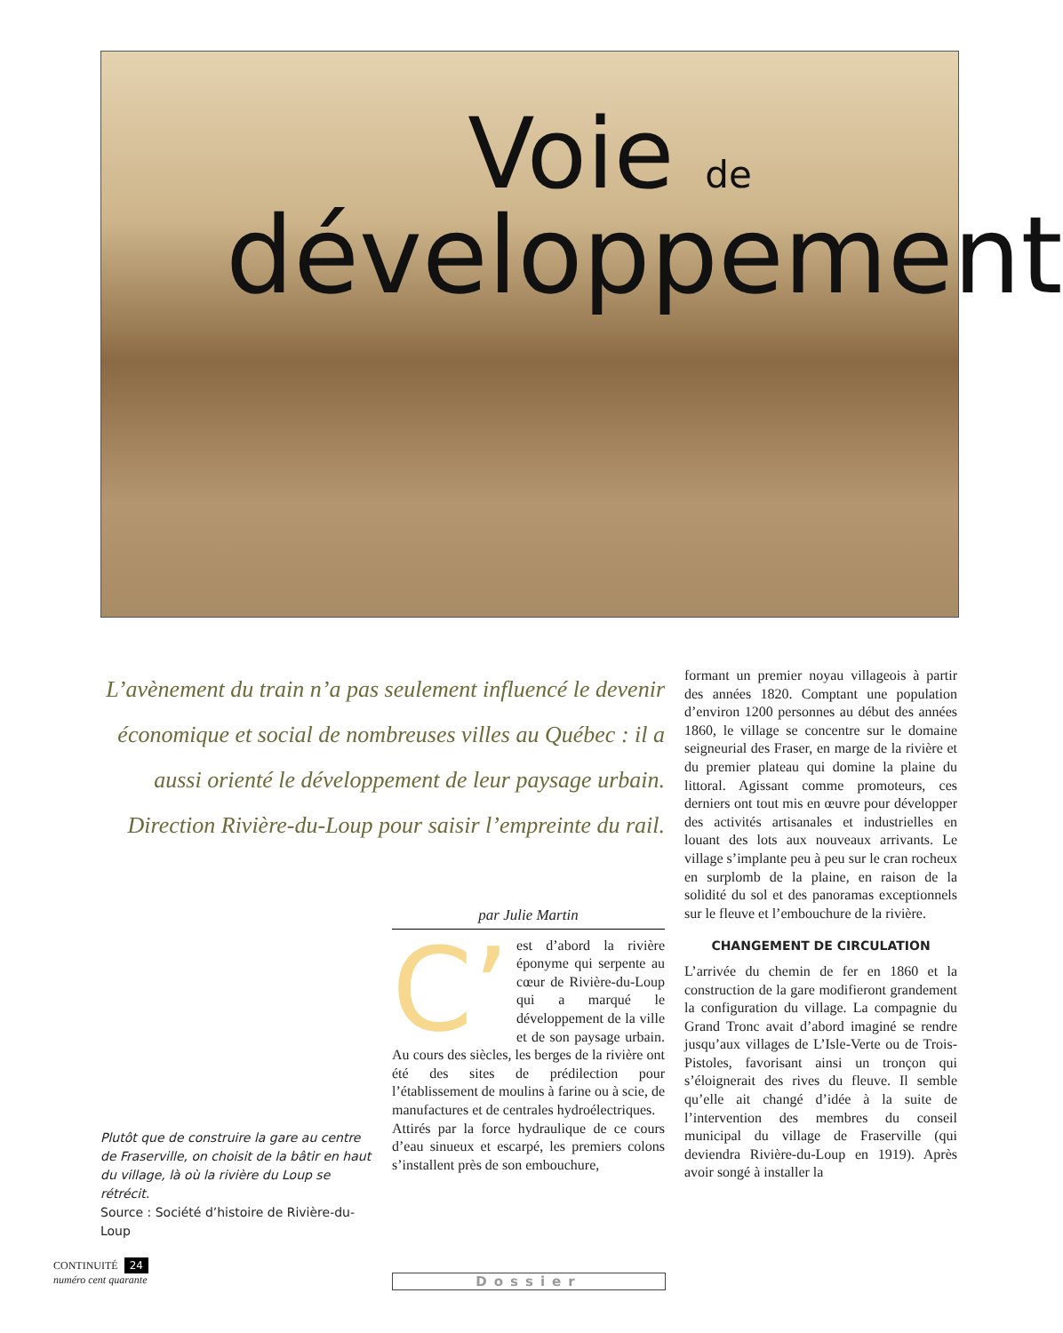Voie de
développement
L’avènement du train n’a pas seulement influencé le devenir économique et social de nombreuses villes au Québec : il a aussi orienté le développement de leur paysage urbain. Direction Rivière-du-Loup pour saisir l’empreinte du rail.
Plutôt que de construire la gare au centre de Fraserville, on choisit de la bâtir en haut du village, là où la rivière du Loup se rétrécit.
Source : Société d’histoire de Rivière-du-Loup
par Julie Martin
C’ est d’abord la rivière éponyme qui serpente au cœur de Rivière-du-Loup qui a marqué le développement de la ville et de son paysage urbain. Au cours des siècles, les berges de la rivière ont été des sites de prédilection pour l’établissement de moulins à farine ou à scie, de manufactures et de centrales hydroélectriques.
Attirés par la force hydraulique de ce cours d’eau sinueux et escarpé, les premiers colons s’installent près de son embouchure,
formant un premier noyau villageois à partir des années 1820. Comptant une population d’environ 1200 personnes au début des années 1860, le village se concentre sur le domaine seigneurial des Fraser, en marge de la rivière et du premier plateau qui domine la plaine du littoral. Agissant comme promoteurs, ces derniers ont tout mis en œuvre pour développer des activités artisanales et industrielles en louant des lots aux nouveaux arrivants. Le village s’implante peu à peu sur le cran rocheux en surplomb de la plaine, en raison de la solidité du sol et des panoramas exceptionnels sur le fleuve et l’embouchure de la rivière.
CHANGEMENT DE CIRCULATION
L’arrivée du chemin de fer en 1860 et la construction de la gare modifieront grandement la configuration du village. La compagnie du Grand Tronc avait d’abord imaginé se rendre jusqu’aux villages de L’Isle-Verte ou de Trois-Pistoles, favorisant ainsi un tronçon qui s’éloignerait des rives du fleuve. Il semble qu’elle ait changé d’idée à la suite de l’intervention des membres du conseil municipal du village de Fraserville (qui deviendra Rivière-du-Loup en 1919). Après avoir songé à installer la
CONTINUITÉ 24
numéro cent quarante
Dossier